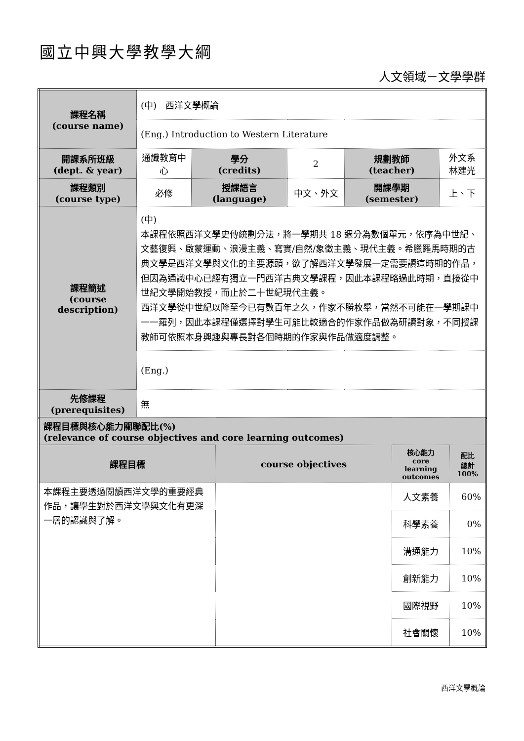國立中興大學教學大綱
人文領域－文學學群
| 課程名稱 (course name) | (中) 西洋文學概論 | | | | |
| | (Eng.) Introduction to Western Literature | | | | |
| 開課系所班級 (dept. & year) | 通識教育中心 | 學分 (credits) | 2 | 規劃教師 (teacher) | 外文系 林建光 |
| 課程類別 (course type) | 必修 | 授課語言 (language) | 中文、外文 | 開課學期 (semester) | 上、下 |
| 課程簡述 (course description) | (中) 本課程依照西洋文學史傳統劃分法，將一學期共 18 週分為數個單元，依序為中世紀、文藝復興、啟蒙運動、浪漫主義、寫實/自然/象徵主義、現代主義。希臘羅馬時期的古典文學是西洋文學與文化的主要源頭，欲了解西洋文學發展一定需要讀這時期的作品，但因為通識中心已經有獨立一門西洋古典文學課程，因此本課程略過此時期，直接從中世紀文學開始教授，而止於二十世紀現代主義。 西洋文學從中世紀以降至今已有數百年之久，作家不勝枚舉，當然不可能在一學期課中一一羅列，因此本課程僅選擇對學生可能比較適合的作家作品做為研讀對象，不同授課教師可依照本身興趣與專長對各個時期的作家與作品做適度調整。 | | | | |
| | (Eng.) | | | | |
| 先修課程 (prerequisites) | 無 | | | | |
| 課程目標與核心能力關聯配比(%) (relevance of course objectives and core learning outcomes) | | | |
| 課程目標 | course objectives | 核心能力 core learning outcomes | 配比 總計 100% |
| 本課程主要透過閱讀西洋文學的重要經典作品，讓學生對於西洋文學與文化有更深一層的認識與了解。 | | 人文素養 | 60% |
| | | 科學素養 | 0% |
| | | 溝通能力 | 10% |
| | | 創新能力 | 10% |
| | | 國際視野 | 10% |
| | | 社會關懷 | 10% |
西洋文學概論